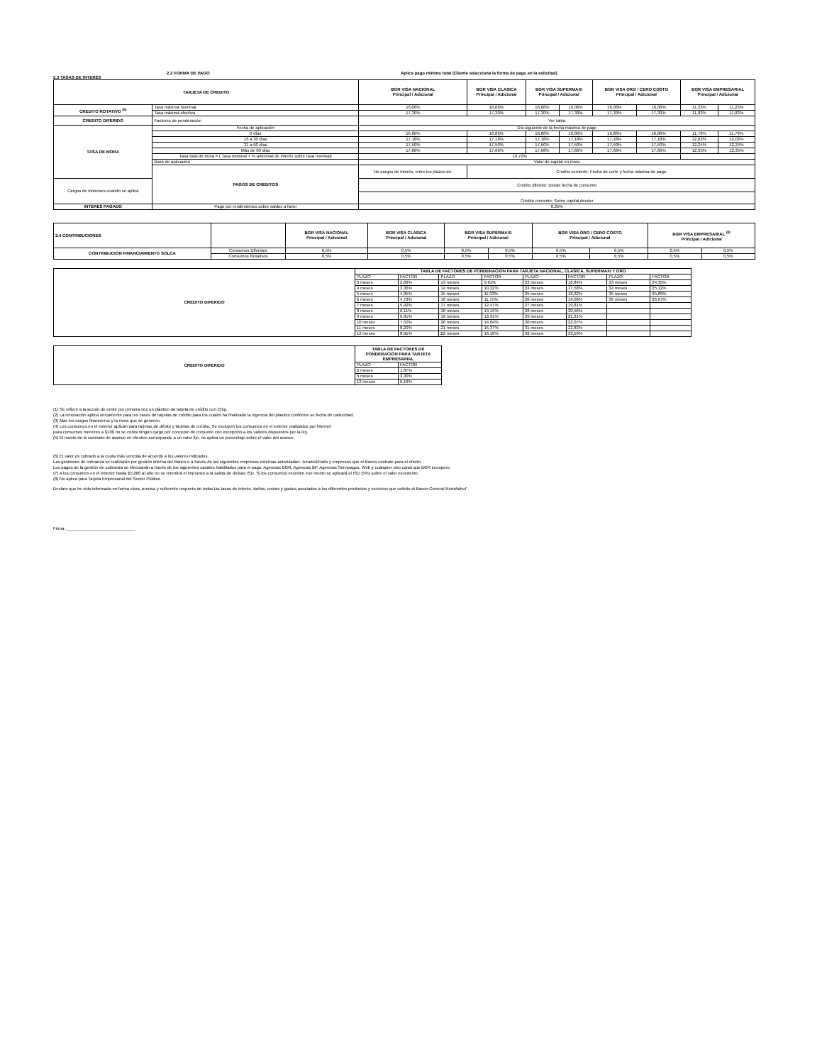2.2 FORMA DE PAGO Aplica pago mínimo total (Cliente selecciona la forma de pago en la solicitud)
2.3 TASAS DE INTERÉS
| TARJETA DE CREDITO | | BGR VISA NACIONAL Principal / Adicional | BGR VISA CLASICA Principal / Adicional | BGR VISA SUPERMAXI Principal / Adicional | | BGR VISA ORO / CERO COSTO Principal / Adicional | | BGR VISA EMPRESARIAL Principal / Adicional | |
| --- | --- | --- | --- | --- | --- | --- | --- | --- | --- |
| CREDITO ROTATIVO <sup>(6)</sup> | Tasa máxima Nominal | 16,06% | 16,06% | 16,06% | 16,06% | 16,06% | 16,06% | 11,23% | 11,23% |
| | Tasa máxima efectiva | 17,30% | 17,30% | 17,30% | 17,30% | 17,30% | 17,30% | 11,83% | 11,83% |
| CREDITO DIFERIDO | Factores de ponderación | Ver tabla | | | | | | | |
| TASA DE MORA | Fecha de aplicación | Día siguiente de la fecha máxima de pago | | | | | | | |
| | 0 días | 16,86% | 16,86% | 16,86% | 16,86% | 16,86% | 16,86% | 11,79% | 11,79% |
| | 16 a 30 días | 17,18% | 17,18% | 17,18% | 17,18% | 17,18% | 17,18% | 12,02% | 12,02% |
| | 31 a 60 días | 17,50% | 17,50% | 17,50% | 17,50% | 17,50% | 17,50% | 12,24% | 12,24% |
| | Más de 60 días | 17,66% | 17,66% | 17,66% | 17,66% | 17,66% | 17,66% | 12,35% | 12,35% |
| | Tasa total de mora = ( Tasa nominal + % adicional de interés sobre tasa nominal) | 16,72% | | | | | | | |
| | Base de aplicación | Valor de capital en mora | | | | | | | |
| | PAGOS DE CRÉDITOS | No cargos de interés, entre los plazos de: | Credito corriente: Fecha de corte y fecha máxima de pago | | | | | | |
| Cargos de intereses cuando se aplica | | Credito diferido: Desde fecha de consumo | | | | | | | |
| | | Crédito corriente: Sobre capital deudor | | | | | | | |
| INTERES PAGADO | Pago por rendimientos sobre saldos a favor | 0,25% | | | | | | | |
| 2.4 CONTRIBUCIONES | | BGR VISA NACIONAL Principal / Adicional | BGR VISA CLASICA Principal / Adicional | BGR VISA SUPERMAXI Principal / Adicional | | BGR VISA ORO / CERO COSTO Principal / Adicional | | BGR VISA EMPRESARIAL <sup>(8)</sup> Principal / Adicional | |
| --- | --- | --- | --- | --- | --- | --- | --- | --- | --- |
| CONTRIBUCIÓN FINANCIAMIENTO SOLCA | Consumos Diferidos | 0,5% | 0,5% | 0,5% | 0,5% | 0,5% | 0,5% | 0,5% | 0,5% |
| | Consumos Rotativos | 0,5% | 0,5% | 0,5% | 0,5% | 0,5% | 0,5% | 0,5% | 0,5% |
| CREDITO DIFERIDO | TABLA DE FACTORES DE PONDERACIÓN PARA TARJETA NACIONAL, CLASICA, SUPERMAXI Y ORO | | | | | | | |
| | PLAZO | FACTOR | PLAZO | FACTOR | PLAZO | FACTOR | PLAZO | FACTOR |
| | 3 meses | 2,68% | 13 meses | 9,61% | 23 meses | 16,84% | 33 meses | 24,35% |
| | 4 meses | 3,36% | 14 meses | 10,32% | 24 meses | 17,58% | 34 meses | 25,12% |
| | 5 meses | 4,05% | 15 meses | 11,03% | 25 meses | 18,32% | 35 meses | 25,89% |
| | 6 meses | 4,73% | 16 meses | 11,75% | 26 meses | 19,06% | 36 meses | 26,67% |
| | 7 meses | 5,42% | 17 meses | 12,47% | 27 meses | 19,81% | | |
| | 8 meses | 6,11% | 18 meses | 13,19% | 28 meses | 20,56% | | |
| | 9 meses | 6,81% | 19 meses | 13,91% | 29 meses | 21,31% | | |
| | 10 meses | 7,50% | 20 meses | 14,64% | 30 meses | 22,07% | | |
| | 11 meses | 8,20% | 21 meses | 15,37% | 31 meses | 22,83% | | |
| | 12 meses | 8,91% | 22 meses | 16,10% | 32 meses | 23,59% | | |
| CREDITO DIFERIDO | TABLA DE FACTORES DE PONDERACIÓN PARA TARJETA EMPRESARIAL | |
| | PLAZO | FACTOR |
| | 3 meses | 1,87% |
| | 6 meses | 3,30% |
| | 12 meses | 6,18% |
(1) Se refiere a la acción de emitir por primera vez un plástico de tarjeta de crédito con Chip.
(2) La renovación aplica unicamente para los casos de tarjetas de crédito para los cuales ha finalizado la vigencia del plastico conforme su fecha de caducidad.
(3) Mas los cargos financieros y la mora que se generen.
(4) Los consumos en el exterior aplican para tarjetas de débito y tarjetas de crédito. Se excluyen los consumos en el exterior realizados por internet
para consumos menores a $100 no se cobra ningún cargo por concepto de consumo con excepción a los valores dispuestos por la ley.
(5) El monto de la comisión de avance en efectivo corresponde a un valor fijo, no aplica un porcentaje sobre el valor del avance
(6) El valor es cobrado a la cuota más vencida de acuerdo a los valores indicados.
Las gestiones de cobranza se realizarán por gestión interna del Banco o a través de las siguientes empresas externas autorizadas: Jurado&Fiallo y empresas que el Banco contrate para el efecto.
Los pagos de la gestión de cobranza se efectuarán a través de los siguientes canales habilitados para el pago: Agencias BGR, Agencias BP, Agencias Servipagos, Web y cualquier otro canal que BGR incorpore.
(7) A los consumos en el exterior hasta $5.000 al año no se retendrá el impuesto a la salida de divisas ISD. Si los consumos exceden ese monto se aplicará el ISD (5%) sobre el valor excedente.
(8) No aplica para Tarjeta Empresarial del Sector Público
Declaro que he sido informado en forma clara, precisa y suficiente respecto de todas las tasas de interés, tarifas, costos y gastos asociados a los diferentes productos y servicios que solicito al Banco General Rumiñahui”
Firma: _____________________________